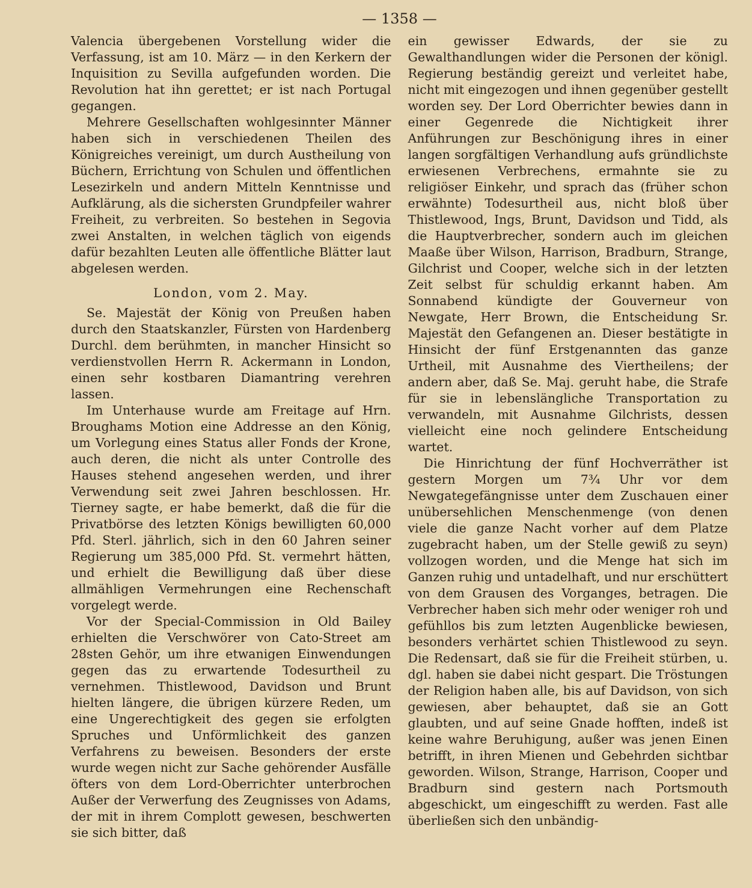— 1358 —
Valencia übergebenen Vorstellung wider die Verfassung, ist am 10. März — in den Kerkern der Inquisition zu Sevilla aufgefunden worden. Die Revolution hat ihn gerettet; er ist nach Portugal gegangen.
Mehrere Gesellschaften wohlgesinnter Männer haben sich in verschiedenen Theilen des Königreiches vereinigt, um durch Austheilung von Büchern, Errichtung von Schulen und öffentlichen Lesezirkeln und andern Mitteln Kenntnisse und Aufklärung, als die sichersten Grundpfeiler wahrer Freiheit, zu verbreiten. So bestehen in Segovia zwei Anstalten, in welchen täglich von eigends dafür bezahlten Leuten alle öffentliche Blätter laut abgelesen werden.
London, vom 2. May.
Se. Majestät der König von Preußen haben durch den Staatskanzler, Fürsten von Hardenberg Durchl. dem berühmten, in mancher Hinsicht so verdienstvollen Herrn R. Ackermann in London, einen sehr kostbaren Diamantring verehren lassen.
Im Unterhause wurde am Freitage auf Hrn. Broughams Motion eine Addresse an den König, um Vorlegung eines Status aller Fonds der Krone, auch deren, die nicht als unter Controlle des Hauses stehend angesehen werden, und ihrer Verwendung seit zwei Jahren beschlossen. Hr. Tierney sagte, er habe bemerkt, daß die für die Privatbörse des letzten Königs bewilligten 60,000 Pfd. Sterl. jährlich, sich in den 60 Jahren seiner Regierung um 385,000 Pfd. St. vermehrt hätten, und erhielt die Bewilligung daß über diese allmähligen Vermehrungen eine Rechenschaft vorgelegt werde.
Vor der Special-Commission in Old Bailey erhielten die Verschwörer von Cato-Street am 28sten Gehör, um ihre etwanigen Einwendungen gegen das zu erwartende Todesurtheil zu vernehmen. Thistlewood, Davidson und Brunt hielten längere, die übrigen kürzere Reden, um eine Ungerechtigkeit des gegen sie erfolgten Spruches und Unförmlichkeit des ganzen Verfahrens zu beweisen. Besonders der erste wurde wegen nicht zur Sache gehörender Ausfälle öfters von dem Lord-Oberrichter unterbrochen Außer der Verwerfung des Zeugnisses von Adams, der mit in ihrem Complott gewesen, beschwerten sie sich bitter, daß
ein gewisser Edwards, der sie zu Gewalthandlungen wider die Personen der königl. Regierung beständig gereizt und verleitet habe, nicht mit eingezogen und ihnen gegenüber gestellt worden sey. Der Lord Oberrichter bewies dann in einer Gegenrede die Nichtigkeit ihrer Anführungen zur Beschönigung ihres in einer langen sorgfältigen Verhandlung aufs gründlichste erwiesenen Verbrechens, ermahnte sie zu religiöser Einkehr, und sprach das (früher schon erwähnte) Todesurtheil aus, nicht bloß über Thistlewood, Ings, Brunt, Davidson und Tidd, als die Hauptverbrecher, sondern auch im gleichen Maaße über Wilson, Harrison, Bradburn, Strange, Gilchrist und Cooper, welche sich in der letzten Zeit selbst für schuldig erkannt haben. Am Sonnabend kündigte der Gouverneur von Newgate, Herr Brown, die Entscheidung Sr. Majestät den Gefangenen an. Dieser bestätigte in Hinsicht der fünf Erstgenannten das ganze Urtheil, mit Ausnahme des Viertheilens; der andern aber, daß Se. Maj. geruht habe, die Strafe für sie in lebenslängliche Transportation zu verwandeln, mit Ausnahme Gilchrists, dessen vielleicht eine noch gelindere Entscheidung wartet.
Die Hinrichtung der fünf Hochverräther ist gestern Morgen um 7¾ Uhr vor dem Newgategefängnisse unter dem Zuschauen einer unübersehlichen Menschenmenge (von denen viele die ganze Nacht vorher auf dem Platze zugebracht haben, um der Stelle gewiß zu seyn) vollzogen worden, und die Menge hat sich im Ganzen ruhig und untadelhaft, und nur erschüttert von dem Grausen des Vorganges, betragen. Die Verbrecher haben sich mehr oder weniger roh und gefühllos bis zum letzten Augenblicke bewiesen, besonders verhärtet schien Thistlewood zu seyn. Die Redensart, daß sie für die Freiheit stürben, u. dgl. haben sie dabei nicht gespart. Die Tröstungen der Religion haben alle, bis auf Davidson, von sich gewiesen, aber behauptet, daß sie an Gott glaubten, und auf seine Gnade hofften, indeß ist keine wahre Beruhigung, außer was jenen Einen betrifft, in ihren Mienen und Gebehrden sichtbar geworden. Wilson, Strange, Harrison, Cooper und Bradburn sind gestern nach Portsmouth abgeschickt, um eingeschifft zu werden. Fast alle überließen sich den unbändig-